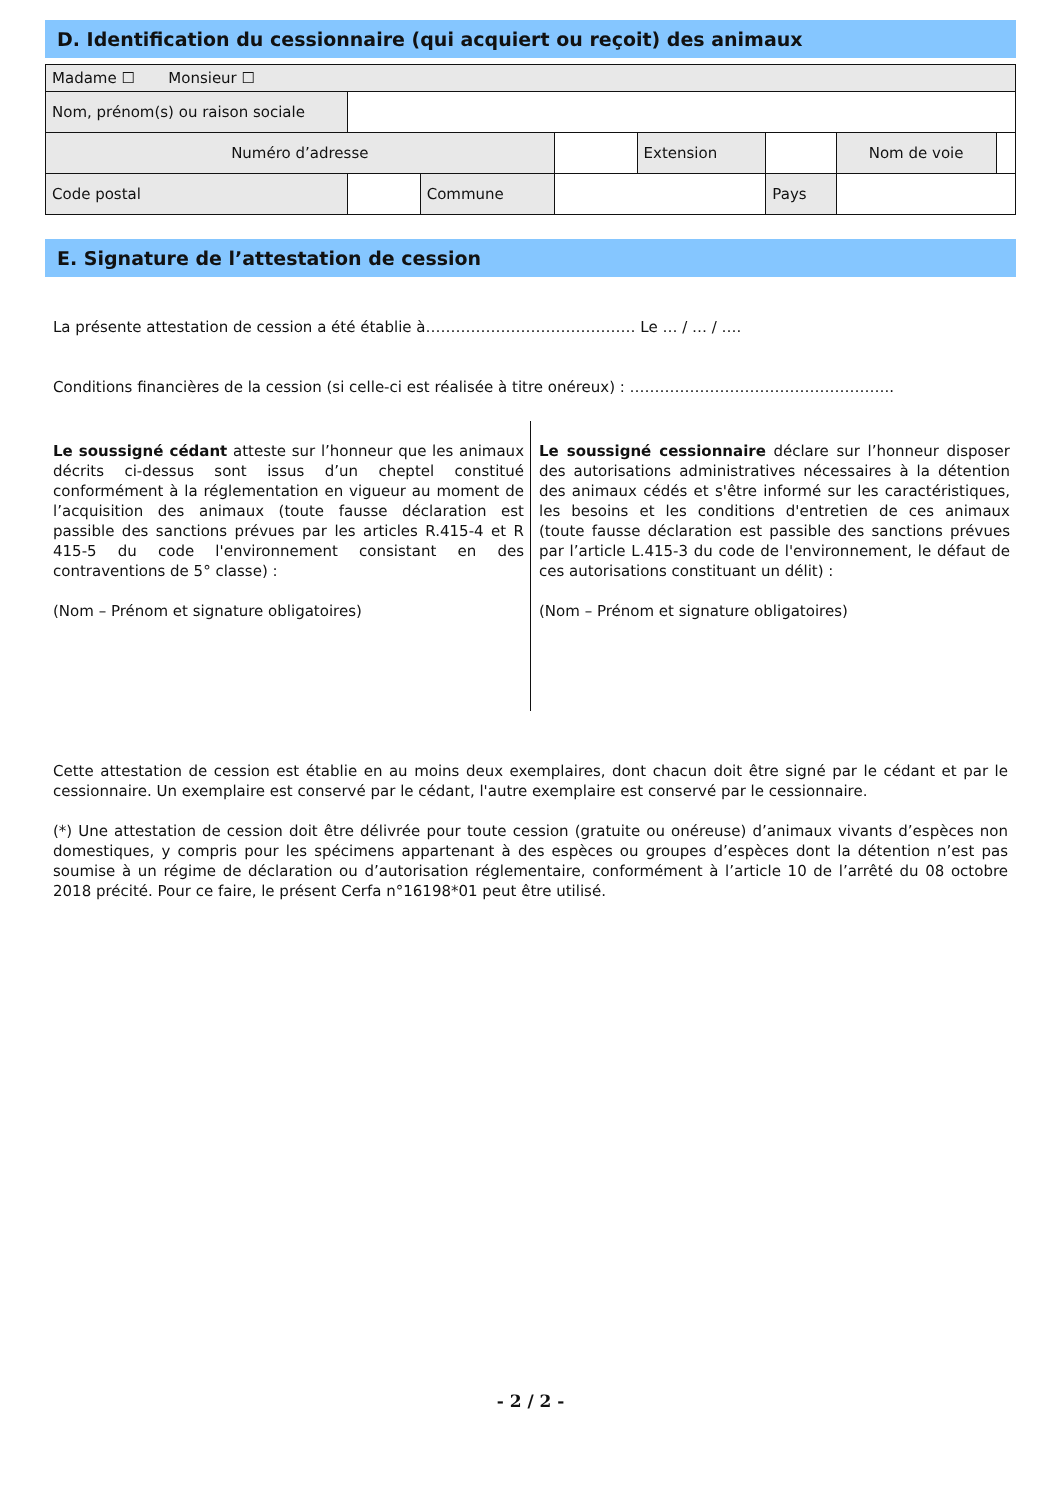D. Identification du cessionnaire (qui acquiert ou reçoit) des animaux
| Madame ☐ Monsieur ☐ | | | | | | | |
| Nom, prénom(s) ou raison sociale | | | | | | | |
| Numéro d’adresse | | | | Extension | | Nom de voie | |
| Code postal | | Commune | | | Pays | | |
E. Signature de l’attestation de cession
La présente attestation de cession a été établie à…………………………………… Le … / … / ….
Conditions financières de la cession (si celle-ci est réalisée à titre onéreux) : ……………………………………………..
Le soussigné cédant atteste sur l’honneur que les animaux décrits ci-dessus sont issus d’un cheptel constitué conformément à la réglementation en vigueur au moment de l’acquisition des animaux (toute fausse déclaration est passible des sanctions prévues par les articles R.415-4 et R 415-5 du code l'environnement consistant en des contraventions de 5° classe) :
(Nom – Prénom et signature obligatoires)
Le soussigné cessionnaire déclare sur l’honneur disposer des autorisations administratives nécessaires à la détention des animaux cédés et s'être informé sur les caractéristiques, les besoins et les conditions d'entretien de ces animaux (toute fausse déclaration est passible des sanctions prévues par l’article L.415-3 du code de l'environnement, le défaut de ces autorisations constituant un délit) :
(Nom – Prénom et signature obligatoires)
Cette attestation de cession est établie en au moins deux exemplaires, dont chacun doit être signé par le cédant et par le cessionnaire. Un exemplaire est conservé par le cédant, l'autre exemplaire est conservé par le cessionnaire.
(*) Une attestation de cession doit être délivrée pour toute cession (gratuite ou onéreuse) d’animaux vivants d’espèces non domestiques, y compris pour les spécimens appartenant à des espèces ou groupes d’espèces dont la détention n’est pas soumise à un régime de déclaration ou d’autorisation réglementaire, conformément à l’article 10 de l’arrêté du 08 octobre 2018 précité. Pour ce faire, le présent Cerfa n°16198*01 peut être utilisé.
- 2 / 2 -